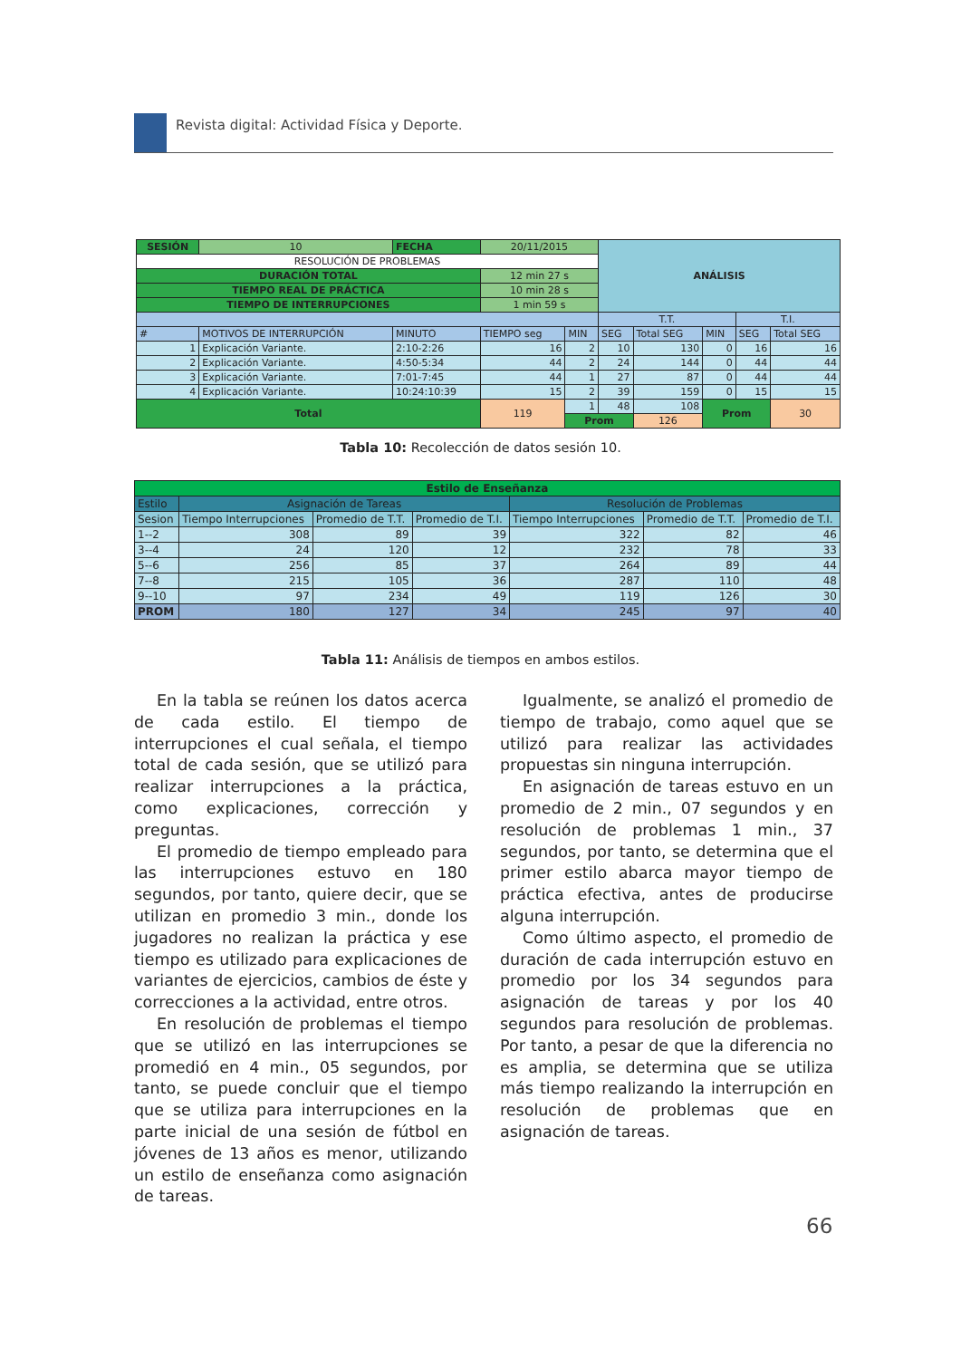Revista digital: Actividad Física y Deporte.
| SESIÓN | 10 | FECHA | 20/11/2015 | | ANÁLISIS | | | | |
| RESOLUCIÓN DE PROBLEMAS | | | | | | | | | |
| DURACIÓN TOTAL | | | 12 min 27 s | | | | | | |
| TIEMPO REAL DE PRÁCTICA | | | 10 min 28 s | | | | | | |
| TIEMPO DE INTERRUPCIONES | | | 1 min 59 s | | | | | | |
| | | | | | T.T. | | | T.I. | |
| # | MOTIVOS DE INTERRUPCIÓN | MINUTO | TIEMPO seg | MIN | SEG | Total SEG | MIN | SEG | Total SEG |
| 1 | Explicación Variante. | 2:10-2:26 | 16 | 2 | 10 | 130 | 0 | 16 | 16 |
| 2 | Explicación Variante. | 4:50-5:34 | 44 | 2 | 24 | 144 | 0 | 44 | 44 |
| 3 | Explicación Variante. | 7:01-7:45 | 44 | 1 | 27 | 87 | 0 | 44 | 44 |
| 4 | Explicación Variante. | 10:24:10:39 | 15 | 2 | 39 | 159 | 0 | 15 | 15 |
| Total | | | 119 | 1 | 48 | 108 | Prom | | 30 |
| | | | | Prom | | 126 | | | |
Tabla 10: Recolección de datos sesión 10.
| Estilo de Enseñanza | | | | | | |
| Estilo | Asignación de Tareas | | | Resolución de Problemas | | |
| Sesion | Tiempo Interrupciones | Promedio de T.T. | Promedio de T.I. | Tiempo Interrupciones | Promedio de T.T. | Promedio de T.I. |
| 1--2 | 308 | 89 | 39 | 322 | 82 | 46 |
| 3--4 | 24 | 120 | 12 | 232 | 78 | 33 |
| 5--6 | 256 | 85 | 37 | 264 | 89 | 44 |
| 7--8 | 215 | 105 | 36 | 287 | 110 | 48 |
| 9--10 | 97 | 234 | 49 | 119 | 126 | 30 |
| PROM | 180 | 127 | 34 | 245 | 97 | 40 |
Tabla 11: Análisis de tiempos en ambos estilos.
En la tabla se reúnen los datos acerca de cada estilo. El tiempo de interrupciones el cual señala, el tiempo total de cada sesión, que se utilizó para realizar interrupciones a la práctica, como explicaciones, corrección y preguntas.
El promedio de tiempo empleado para las interrupciones estuvo en 180 segundos, por tanto, quiere decir, que se utilizan en promedio 3 min., donde los jugadores no realizan la práctica y ese tiempo es utilizado para explicaciones de variantes de ejercicios, cambios de éste y correcciones a la actividad, entre otros.
En resolución de problemas el tiempo que se utilizó en las interrupciones se promedió en 4 min., 05 segundos, por tanto, se puede concluir que el tiempo que se utiliza para interrupciones en la parte inicial de una sesión de fútbol en jóvenes de 13 años es menor, utilizando un estilo de enseñanza como asignación de tareas.
Igualmente, se analizó el promedio de tiempo de trabajo, como aquel que se utilizó para realizar las actividades propuestas sin ninguna interrupción.
En asignación de tareas estuvo en un promedio de 2 min., 07 segundos y en resolución de problemas 1 min., 37 segundos, por tanto, se determina que el primer estilo abarca mayor tiempo de práctica efectiva, antes de producirse alguna interrupción.
Como último aspecto, el promedio de duración de cada interrupción estuvo en promedio por los 34 segundos para asignación de tareas y por los 40 segundos para resolución de problemas. Por tanto, a pesar de que la diferencia no es amplia, se determina que se utiliza más tiempo realizando la interrupción en resolución de problemas que en asignación de tareas.
66